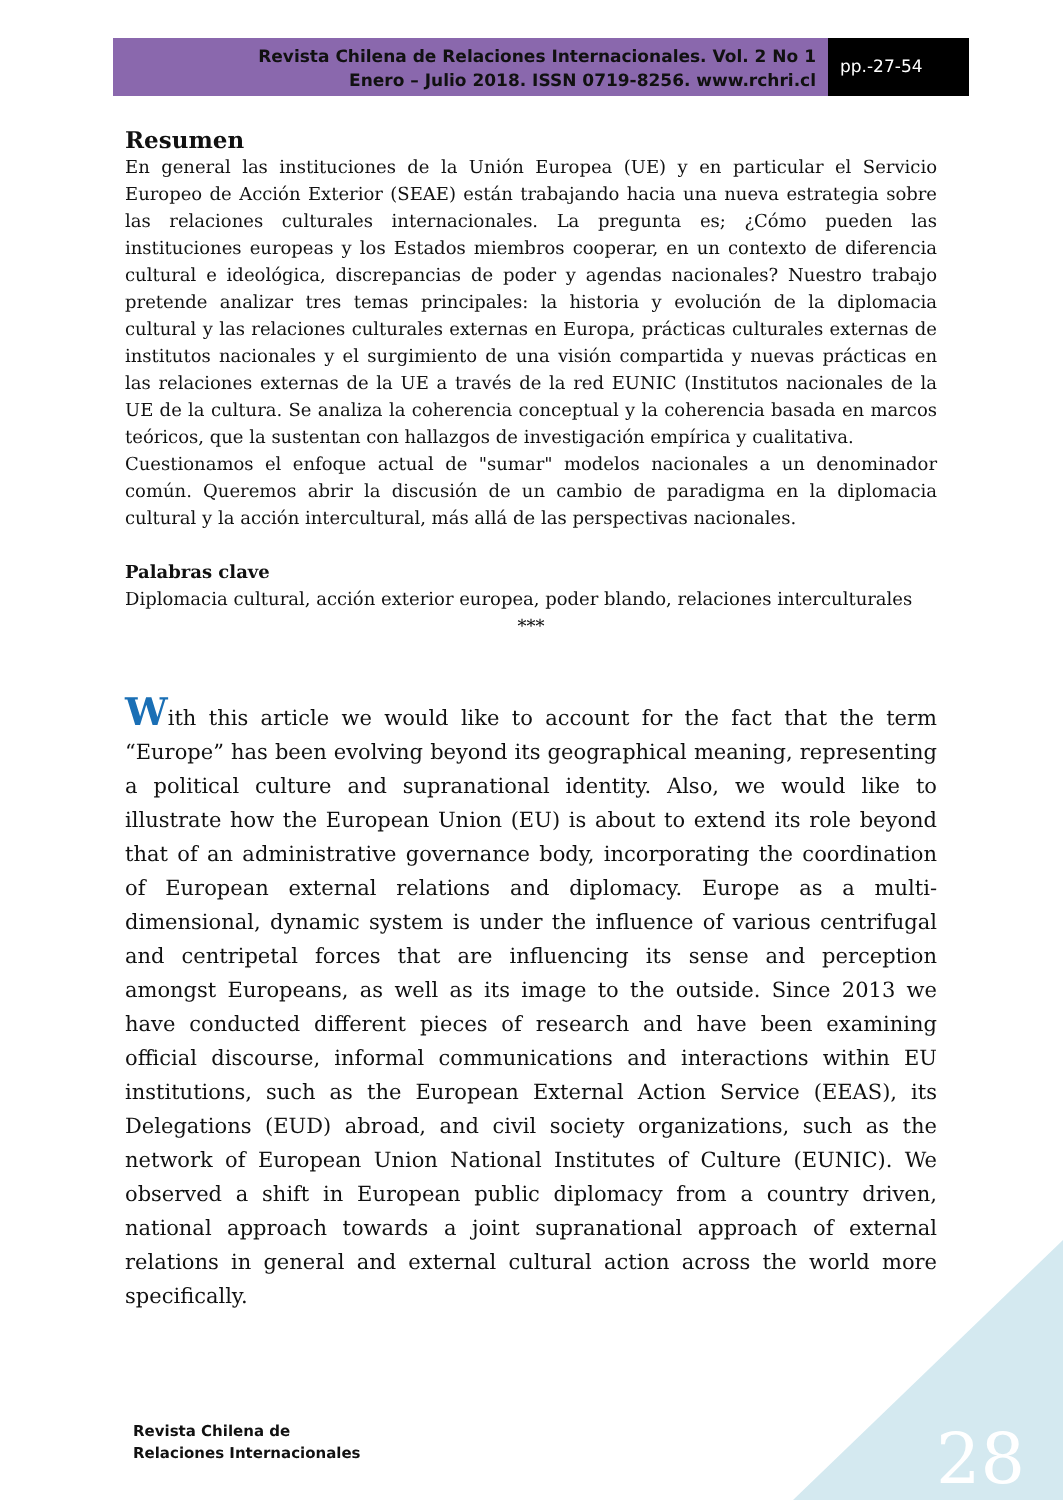Revista Chilena de Relaciones Internacionales. Vol. 2 No 1
Enero – Julio 2018. ISSN 0719-8256. www.rchri.cl
pp.-27-54
Resumen
En general las instituciones de la Unión Europea (UE) y en particular el Servicio Europeo de Acción Exterior (SEAE) están trabajando hacia una nueva estrategia sobre las relaciones culturales internacionales. La pregunta es; ¿Cómo pueden las instituciones europeas y los Estados miembros cooperar, en un contexto de diferencia cultural e ideológica, discrepancias de poder y agendas nacionales? Nuestro trabajo pretende analizar tres temas principales: la historia y evolución de la diplomacia cultural y las relaciones culturales externas en Europa, prácticas culturales externas de institutos nacionales y el surgimiento de una visión compartida y nuevas prácticas en las relaciones externas de la UE a través de la red EUNIC (Institutos nacionales de la UE de la cultura. Se analiza la coherencia conceptual y la coherencia basada en marcos teóricos, que la sustentan con hallazgos de investigación empírica y cualitativa.
Cuestionamos el enfoque actual de "sumar" modelos nacionales a un denominador común. Queremos abrir la discusión de un cambio de paradigma en la diplomacia cultural y la acción intercultural, más allá de las perspectivas nacionales.
Palabras clave
Diplomacia cultural, acción exterior europea, poder blando, relaciones interculturales
***
With this article we would like to account for the fact that the term “Europe” has been evolving beyond its geographical meaning, representing a political culture and supranational identity. Also, we would like to illustrate how the European Union (EU) is about to extend its role beyond that of an administrative governance body, incorporating the coordination of European external relations and diplomacy. Europe as a multi-dimensional, dynamic system is under the influence of various centrifugal and centripetal forces that are influencing its sense and perception amongst Europeans, as well as its image to the outside. Since 2013 we have conducted different pieces of research and have been examining official discourse, informal communications and interactions within EU institutions, such as the European External Action Service (EEAS), its Delegations (EUD) abroad, and civil society organizations, such as the network of European Union National Institutes of Culture (EUNIC). We observed a shift in European public diplomacy from a country driven, national approach towards a joint supranational approach of external relations in general and external cultural action across the world more specifically.
Revista Chilena de
Relaciones Internacionales
28